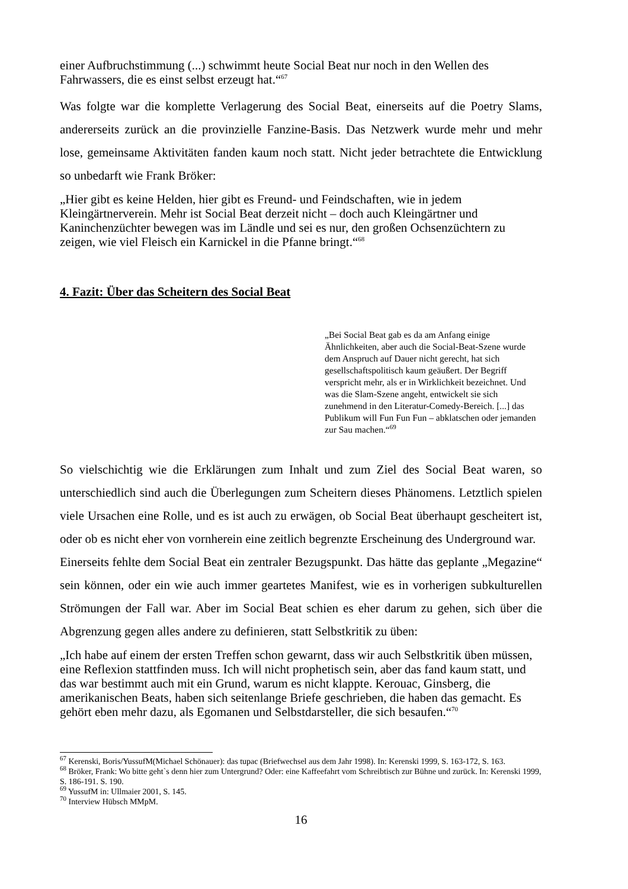einer Aufbruchstimmung (...) schwimmt heute Social Beat nur noch in den Wellen des Fahrwassers, die es einst selbst erzeugt hat.“<sup>67</sup>
Was folgte war die komplette Verlagerung des Social Beat, einerseits auf die Poetry Slams, andererseits zurück an die provinzielle Fanzine-Basis. Das Netzwerk wurde mehr und mehr lose, gemeinsame Aktivitäten fanden kaum noch statt. Nicht jeder betrachtete die Entwicklung so unbedarft wie Frank Bröker:
„Hier gibt es keine Helden, hier gibt es Freund- und Feindschaften, wie in jedem Kleingärtnerverein. Mehr ist Social Beat derzeit nicht – doch auch Kleingärtner und Kaninchenzüchter bewegen was im Ländle und sei es nur, den großen Ochsenzüchtern zu zeigen, wie viel Fleisch ein Karnickel in die Pfanne bringt.“<sup>68</sup>
4. Fazit: Über das Scheitern des Social Beat
„Bei Social Beat gab es da am Anfang einige Ähnlichkeiten, aber auch die Social-Beat-Szene wurde dem Anspruch auf Dauer nicht gerecht, hat sich gesellschaftspolitisch kaum geäußert. Der Begriff verspricht mehr, als er in Wirklichkeit bezeichnet. Und was die Slam-Szene angeht, entwickelt sie sich zunehmend in den Literatur-Comedy-Bereich. [...] das Publikum will Fun Fun Fun – abklatschen oder jemanden zur Sau machen.“<sup>69</sup>
So vielschichtig wie die Erklärungen zum Inhalt und zum Ziel des Social Beat waren, so unterschiedlich sind auch die Überlegungen zum Scheitern dieses Phänomens. Letztlich spielen viele Ursachen eine Rolle, und es ist auch zu erwägen, ob Social Beat überhaupt gescheitert ist, oder ob es nicht eher von vornherein eine zeitlich begrenzte Erscheinung des Underground war.
Einerseits fehlte dem Social Beat ein zentraler Bezugspunkt. Das hätte das geplante „Megazine“ sein können, oder ein wie auch immer geartetes Manifest, wie es in vorherigen subkulturellen Strömungen der Fall war. Aber im Social Beat schien es eher darum zu gehen, sich über die Abgrenzung gegen alles andere zu definieren, statt Selbstkritik zu üben:
„Ich habe auf einem der ersten Treffen schon gewarnt, dass wir auch Selbstkritik üben müssen, eine Reflexion stattfinden muss. Ich will nicht prophetisch sein, aber das fand kaum statt, und das war bestimmt auch mit ein Grund, warum es nicht klappte. Kerouac, Ginsberg, die amerikanischen Beats, haben sich seitenlange Briefe geschrieben, die haben das gemacht. Es gehört eben mehr dazu, als Egomanen und Selbstdarsteller, die sich besaufen.“<sup>70</sup>
<sup>67</sup> Kerenski, Boris/YussufM(Michael Schönauer): das tupac (Briefwechsel aus dem Jahr 1998). In: Kerenski 1999, S. 163-172, S. 163.
<sup>68</sup> Bröker, Frank: Wo bitte geht`s denn hier zum Untergrund? Oder: eine Kaffeefahrt vom Schreibtisch zur Bühne und zurück. In: Kerenski 1999, S. 186-191. S. 190.
<sup>69</sup> YussufM in: Ullmaier 2001, S. 145.
<sup>70</sup> Interview Hübsch MMpM.
16